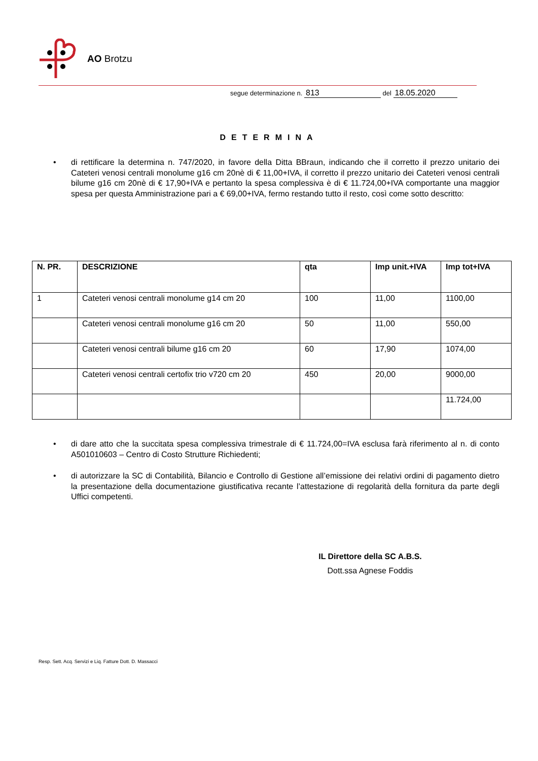AO Brotzu
segue determinazione n. 813 del 18.05.2020
DETERMINA
• di rettificare la determina n. 747/2020, in favore della Ditta BBraun, indicando che il corretto il prezzo unitario dei Cateteri venosi centrali monolume g16 cm 20nè di € 11,00+IVA, il corretto il prezzo unitario dei Cateteri venosi centrali bilume g16 cm 20nè di € 17,90+IVA e pertanto la spesa complessiva è di € 11.724,00+IVA comportante una maggior spesa per questa Amministrazione pari a € 69,00+IVA, fermo restando tutto il resto, così come sotto descritto:
| N. PR. | DESCRIZIONE | qta | Imp unit.+IVA | Imp tot+IVA |
| --- | --- | --- | --- | --- |
| 1 | Cateteri venosi centrali monolume g14 cm 20 | 100 | 11,00 | 1100,00 |
| | Cateteri venosi centrali monolume g16 cm 20 | 50 | 11,00 | 550,00 |
| | Cateteri venosi centrali bilume g16 cm 20 | 60 | 17,90 | 1074,00 |
| | Cateteri venosi centrali certofix trio v720 cm 20 | 450 | 20,00 | 9000,00 |
| | | | | 11.724,00 |
• di dare atto che la succitata spesa complessiva trimestrale di € 11.724,00=IVA esclusa farà riferimento al n. di conto A501010603 – Centro di Costo Strutture Richiedenti;
• di autorizzare la SC di Contabilità, Bilancio e Controllo di Gestione all’emissione dei relativi ordini di pagamento dietro la presentazione della documentazione giustificativa recante l’attestazione di regolarità della fornitura da parte degli Uffici competenti.
IL Direttore della SC A.B.S.
Dott.ssa Agnese Foddis
Resp. Sett. Acq. Servizi e Liq. Fatture Dott. D. Massacci